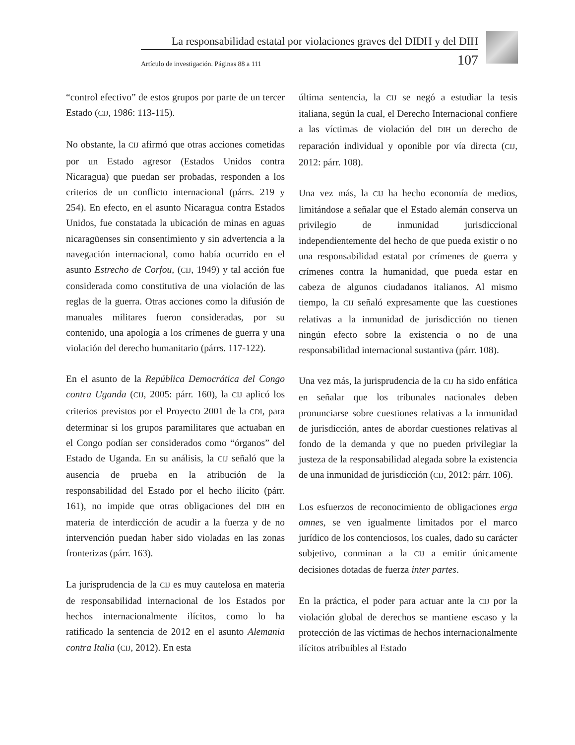La responsabilidad estatal por violaciones graves del DIDH y del DIH
Artículo de investigación. Páginas 88 a 111 107
“control efectivo” de estos grupos por parte de un tercer Estado (CIJ, 1986: 113-115).
No obstante, la CIJ afirmó que otras acciones cometidas por un Estado agresor (Estados Unidos contra Nicaragua) que puedan ser probadas, responden a los criterios de un conflicto internacional (párrs. 219 y 254). En efecto, en el asunto Nicaragua contra Estados Unidos, fue constatada la ubicación de minas en aguas nicaragüenses sin consentimiento y sin advertencia a la navegación internacional, como había ocurrido en el asunto Estrecho de Corfou, (CIJ, 1949) y tal acción fue considerada como constitutiva de una violación de las reglas de la guerra. Otras acciones como la difusión de manuales militares fueron consideradas, por su contenido, una apología a los crímenes de guerra y una violación del derecho humanitario (párrs. 117-122).
En el asunto de la República Democrática del Congo contra Uganda (CIJ, 2005: párr. 160), la CIJ aplicó los criterios previstos por el Proyecto 2001 de la CDI, para determinar si los grupos paramilitares que actuaban en el Congo podían ser considerados como “órganos” del Estado de Uganda. En su análisis, la CIJ señaló que la ausencia de prueba en la atribución de la responsabilidad del Estado por el hecho ilícito (párr. 161), no impide que otras obligaciones del DIH en materia de interdicción de acudir a la fuerza y de no intervención puedan haber sido violadas en las zonas fronterizas (párr. 163).
La jurisprudencia de la CIJ es muy cautelosa en materia de responsabilidad internacional de los Estados por hechos internacionalmente ilícitos, como lo ha ratificado la sentencia de 2012 en el asunto Alemania contra Italia (CIJ, 2012). En esta
última sentencia, la CIJ se negó a estudiar la tesis italiana, según la cual, el Derecho Internacional confiere a las víctimas de violación del DIH un derecho de reparación individual y oponible por vía directa (CIJ, 2012: párr. 108).
Una vez más, la CIJ ha hecho economía de medios, limitándose a señalar que el Estado alemán conserva un privilegio de inmunidad jurisdiccional independientemente del hecho de que pueda existir o no una responsabilidad estatal por crímenes de guerra y crímenes contra la humanidad, que pueda estar en cabeza de algunos ciudadanos italianos. Al mismo tiempo, la CIJ señaló expresamente que las cuestiones relativas a la inmunidad de jurisdicción no tienen ningún efecto sobre la existencia o no de una responsabilidad internacional sustantiva (párr. 108).
Una vez más, la jurisprudencia de la CIJ ha sido enfática en señalar que los tribunales nacionales deben pronunciarse sobre cuestiones relativas a la inmunidad de jurisdicción, antes de abordar cuestiones relativas al fondo de la demanda y que no pueden privilegiar la justeza de la responsabilidad alegada sobre la existencia de una inmunidad de jurisdicción (CIJ, 2012: párr. 106).
Los esfuerzos de reconocimiento de obligaciones erga omnes, se ven igualmente limitados por el marco jurídico de los contenciosos, los cuales, dado su carácter subjetivo, conminan a la CIJ a emitir únicamente decisiones dotadas de fuerza inter partes.
En la práctica, el poder para actuar ante la CIJ por la violación global de derechos se mantiene escaso y la protección de las víctimas de hechos internacionalmente ilícitos atribuibles al Estado